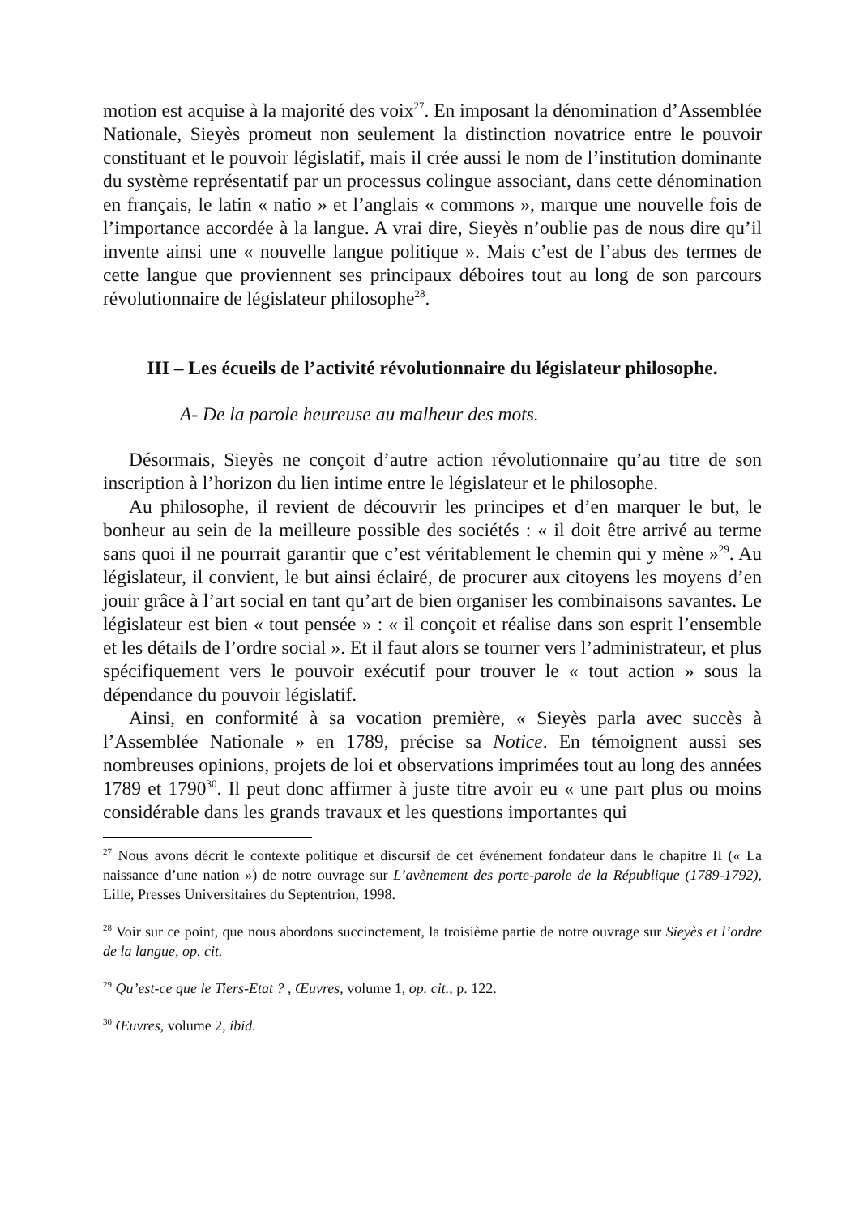motion est acquise à la majorité des voix<sup>27</sup>. En imposant la dénomination d’Assemblée Nationale, Sieyès promeut non seulement la distinction novatrice entre le pouvoir constituant et le pouvoir législatif, mais il crée aussi le nom de l’institution dominante du système représentatif par un processus colingue associant, dans cette dénomination en français, le latin « natio » et l’anglais « commons », marque une nouvelle fois de l’importance accordée à la langue. A vrai dire, Sieyès n’oublie pas de nous dire qu’il invente ainsi une « nouvelle langue politique ». Mais c’est de l’abus des termes de cette langue que proviennent ses principaux déboires tout au long de son parcours révolutionnaire de législateur philosophe<sup>28</sup>.
III – Les écueils de l’activité révolutionnaire du législateur philosophe.
A- De la parole heureuse au malheur des mots.
Désormais, Sieyès ne conçoit d’autre action révolutionnaire qu’au titre de son inscription à l’horizon du lien intime entre le législateur et le philosophe.
Au philosophe, il revient de découvrir les principes et d’en marquer le but, le bonheur au sein de la meilleure possible des sociétés : « il doit être arrivé au terme sans quoi il ne pourrait garantir que c’est véritablement le chemin qui y mène »<sup>29</sup>. Au législateur, il convient, le but ainsi éclairé, de procurer aux citoyens les moyens d’en jouir grâce à l’art social en tant qu’art de bien organiser les combinaisons savantes. Le législateur est bien « tout pensée » : « il conçoit et réalise dans son esprit l’ensemble et les détails de l’ordre social ». Et il faut alors se tourner vers l’administrateur, et plus spécifiquement vers le pouvoir exécutif pour trouver le « tout action » sous la dépendance du pouvoir législatif.
Ainsi, en conformité à sa vocation première, « Sieyès parla avec succès à l’Assemblée Nationale » en 1789, précise sa Notice. En témoignent aussi ses nombreuses opinions, projets de loi et observations imprimées tout au long des années 1789 et 1790<sup>30</sup>. Il peut donc affirmer à juste titre avoir eu « une part plus ou moins considérable dans les grands travaux et les questions importantes qui
<sup>27</sup> Nous avons décrit le contexte politique et discursif de cet événement fondateur dans le chapitre II (« La naissance d’une nation ») de notre ouvrage sur L’avènement des porte-parole de la République (1789-1792), Lille, Presses Universitaires du Septentrion, 1998.
<sup>28</sup> Voir sur ce point, que nous abordons succinctement, la troisième partie de notre ouvrage sur Sieyès et l’ordre de la langue, op. cit.
<sup>29</sup> Qu’est-ce que le Tiers-Etat ? , Œuvres, volume 1, op. cit., p. 122.
<sup>30</sup> Œuvres, volume 2, ibid.